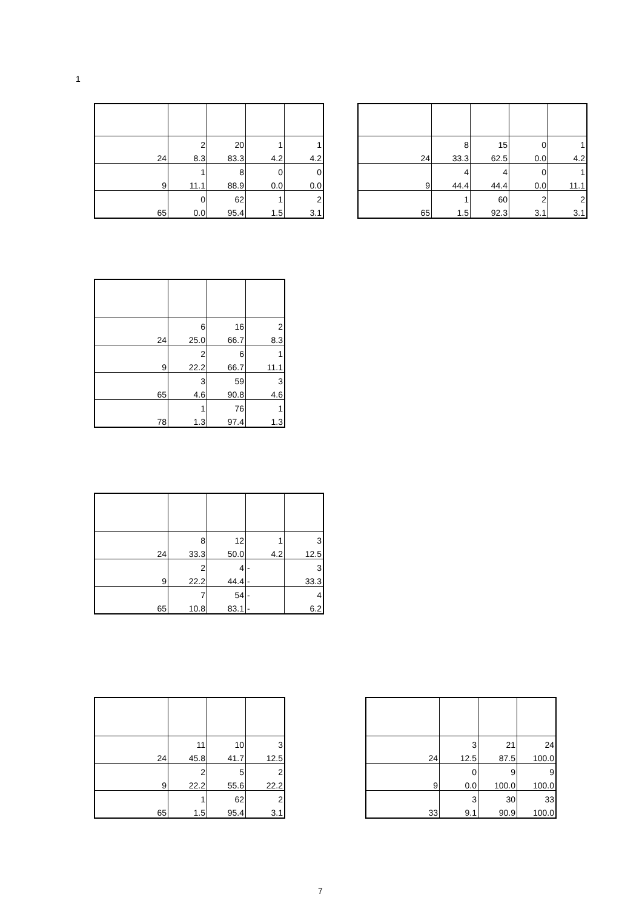1
| | 2 | 20 | 1 | 1 |
| 24 | 8.3 | 83.3 | 4.2 | 4.2 |
| | 1 | 8 | 0 | 0 |
| 9 | 11.1 | 88.9 | 0.0 | 0.0 |
| | 0 | 62 | 1 | 2 |
| 65 | 0.0 | 95.4 | 1.5 | 3.1 |
| | 8 | 15 | 0 | 1 |
| 24 | 33.3 | 62.5 | 0.0 | 4.2 |
| | 4 | 4 | 0 | 1 |
| 9 | 44.4 | 44.4 | 0.0 | 11.1 |
| | 1 | 60 | 2 | 2 |
| 65 | 1.5 | 92.3 | 3.1 | 3.1 |
| | 6 | 16 | 2 |
| 24 | 25.0 | 66.7 | 8.3 |
| | 2 | 6 | 1 |
| 9 | 22.2 | 66.7 | 11.1 |
| | 3 | 59 | 3 |
| 65 | 4.6 | 90.8 | 4.6 |
| | 1 | 76 | 1 |
| 78 | 1.3 | 97.4 | 1.3 |
| | 8 | 12 | 1 | 3 |
| 24 | 33.3 | 50.0 | 4.2 | 12.5 |
| | 2 | 4 | - | 3 |
| 9 | 22.2 | 44.4 | - | 33.3 |
| | 7 | 54 | - | 4 |
| 65 | 10.8 | 83.1 | - | 6.2 |
| | 11 | 10 | 3 |
| 24 | 45.8 | 41.7 | 12.5 |
| | 2 | 5 | 2 |
| 9 | 22.2 | 55.6 | 22.2 |
| | 1 | 62 | 2 |
| 65 | 1.5 | 95.4 | 3.1 |
| | 3 | 21 | 24 |
| 24 | 12.5 | 87.5 | 100.0 |
| | 0 | 9 | 9 |
| 9 | 0.0 | 100.0 | 100.0 |
| | 3 | 30 | 33 |
| 33 | 9.1 | 90.9 | 100.0 |
7